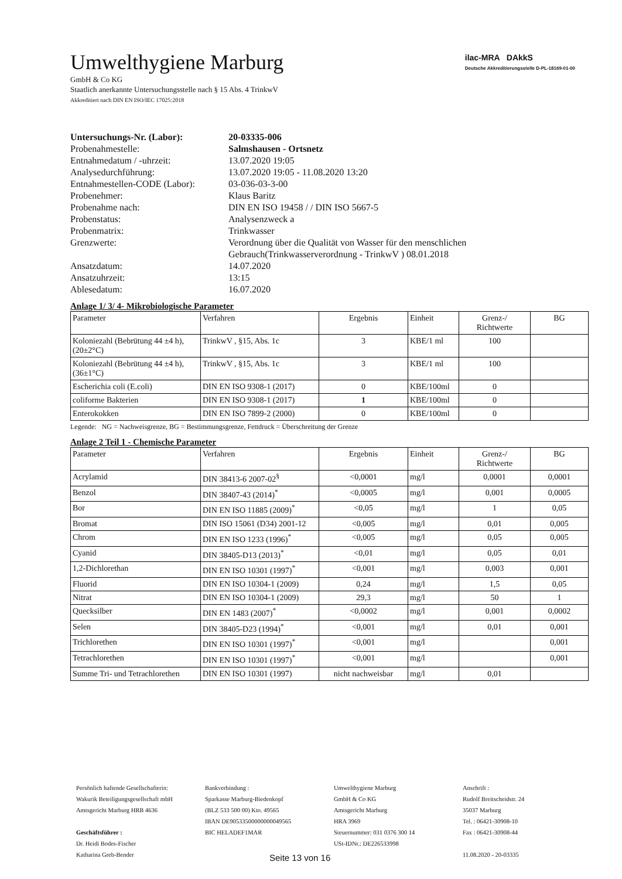ilac-MRA DAkkS
Deutsche Akkreditierungsstelle D-PL-18169-01-00
Umwelthygiene Marburg
GmbH & Co KG
Staatlich anerkannte Untersuchungsstelle nach § 15 Abs. 4 TrinkwV
Akkreditiert nach DIN EN ISO/IEC 17025:2018
| Untersuchungs-Nr. (Labor): | 20-03335-006 |
| Probenahmestelle: | Salmshausen - Ortsnetz |
| Entnahmedatum / -uhrzeit: | 13.07.2020 19:05 |
| Analysedurchführung: | 13.07.2020 19:05 - 11.08.2020 13:20 |
| Entnahmestellen-CODE (Labor): | 03-036-03-3-00 |
| Probenehmer: | Klaus Baritz |
| Probenahme nach: | DIN EN ISO 19458 / / DIN ISO 5667-5 |
| Probenstatus: | Analysenzweck a |
| Probenmatrix: | Trinkwasser |
| Grenzwerte: | Verordnung über die Qualität von Wasser für den menschlichen Gebrauch(Trinkwasserverordnung - TrinkwV ) 08.01.2018 |
| Ansatzdatum: | 14.07.2020 |
| Ansatzuhrzeit: | 13:15 |
| Ablesedatum: | 16.07.2020 |
Anlage 1/ 3/ 4- Mikrobiologische Parameter
| Parameter | Verfahren | Ergebnis | Einheit | Grenz-/ Richtwerte | BG |
| --- | --- | --- | --- | --- | --- |
| Koloniezahl (Bebrütung 44 ±4 h), (20±2°C) | TrinkwV , §15, Abs. 1c | 3 | KBE/1 ml | 100 | |
| Koloniezahl (Bebrütung 44 ±4 h), (36±1°C) | TrinkwV , §15, Abs. 1c | 3 | KBE/1 ml | 100 | |
| Escherichia coli (E.coli) | DIN EN ISO 9308-1 (2017) | 0 | KBE/100ml | 0 | |
| coliforme Bakterien | DIN EN ISO 9308-1 (2017) | 1 | KBE/100ml | 0 | |
| Enterokokken | DIN EN ISO 7899-2 (2000) | 0 | KBE/100ml | 0 | |
Legende: NG = Nachweisgrenze, BG = Bestimmungsgrenze, Fettdruck = Überschreitung der Grenze
Anlage 2 Teil 1 - Chemische Parameter
| Parameter | Verfahren | Ergebnis | Einheit | Grenz-/ Richtwerte | BG |
| --- | --- | --- | --- | --- | --- |
| Acrylamid | DIN 38413-6 2007-02<sup>§</sup> | <0,0001 | mg/l | 0,0001 | 0,0001 |
| Benzol | DIN 38407-43 (2014)<sup>*</sup> | <0,0005 | mg/l | 0,001 | 0,0005 |
| Bor | DIN EN ISO 11885 (2009)<sup>*</sup> | <0,05 | mg/l | 1 | 0,05 |
| Bromat | DIN ISO 15061 (D34) 2001-12 | <0,005 | mg/l | 0,01 | 0,005 |
| Chrom | DIN EN ISO 1233 (1996)<sup>*</sup> | <0,005 | mg/l | 0,05 | 0,005 |
| Cyanid | DIN 38405-D13 (2013)<sup>*</sup> | <0,01 | mg/l | 0,05 | 0,01 |
| 1,2-Dichlorethan | DIN EN ISO 10301 (1997)<sup>*</sup> | <0,001 | mg/l | 0,003 | 0,001 |
| Fluorid | DIN EN ISO 10304-1 (2009) | 0,24 | mg/l | 1,5 | 0,05 |
| Nitrat | DIN EN ISO 10304-1 (2009) | 29,3 | mg/l | 50 | 1 |
| Quecksilber | DIN EN 1483 (2007)<sup>*</sup> | <0,0002 | mg/l | 0,001 | 0,0002 |
| Selen | DIN 38405-D23 (1994)<sup>*</sup> | <0,001 | mg/l | 0,01 | 0,001 |
| Trichlorethen | DIN EN ISO 10301 (1997)<sup>*</sup> | <0,001 | mg/l | | 0,001 |
| Tetrachlorethen | DIN EN ISO 10301 (1997)<sup>*</sup> | <0,001 | mg/l | | 0,001 |
| Summe Tri- und Tetrachlorethen | DIN EN ISO 10301 (1997) | nicht nachweisbar | mg/l | 0,01 | |
Persönlich haftende Gesellschafterin:
Wakurik Beteiligungsgesellschaft mbH
Amtsgericht Marburg HRB 4636
Geschäftsführer :
Dr. Heidi Bodes-Fischer
Katharina Greb-Bender
Bankverbindung :
Sparkasse Marburg-Biedenkopf
(BLZ 533 500 00) Kto. 49565
IBAN DE90533500000000049565
BIC HELADEF1MAR
Umwelthygiene Marburg
GmbH & Co KG
Amtsgericht Marburg
HRA 3969
Steuernummer: 031 0376 300 14
USt-IDNr.: DE226533998
Anschrift :
Rudolf Breitscheidstr. 24
35037 Marburg
Tel. : 06421-30908-10
Fax : 06421-30908-44
11.08.2020 - 20-03335
Seite 13 von 16